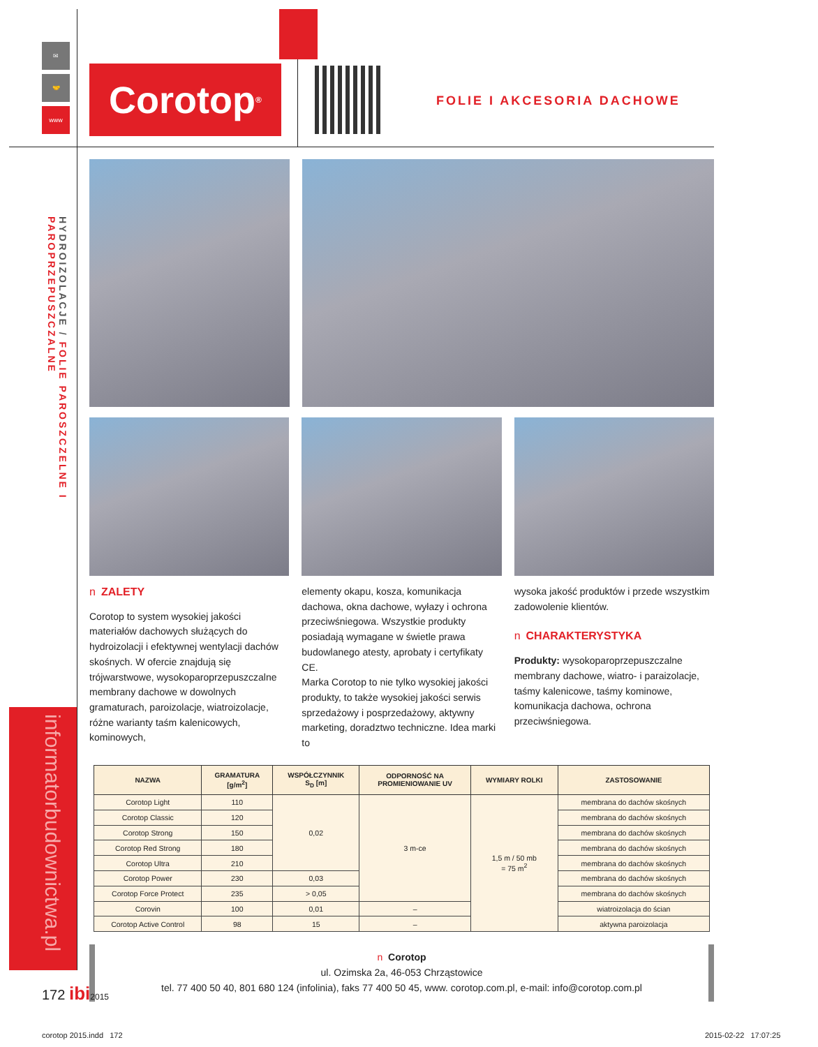✉
🤝
www
HYDROIZOLACJE / FOLIE PAROSZCZELNE I PAROPRZEPUSZCZALNE
informatorbudownictwa.pl
Corotop<sup>®</sup>
FOLIE I AKCESORIA DACHOWE
n ZALETY
Corotop to system wysokiej jakości materiałów dachowych służących do hydroizolacji i efektywnej wentylacji dachów skośnych. W ofercie znajdują się trójwarstwowe, wysokoparoprzepuszczalne membrany dachowe w dowolnych gramaturach, paroizolacje, wiatroizolacje, różne warianty taśm kalenicowych, kominowych,
elementy okapu, kosza, komunikacja dachowa, okna dachowe, wyłazy i ochrona przeciwśniegowa. Wszystkie produkty posiadają wymagane w świetle prawa budowlanego atesty, aprobaty i certyfikaty CE.
Marka Corotop to nie tylko wysokiej jakości produkty, to także wysokiej jakości serwis sprzedażowy i posprzedażowy, aktywny marketing, doradztwo techniczne. Idea marki to
wysoka jakość produktów i przede wszystkim zadowolenie klientów.
n CHARAKTERYSTYKA
Produkty: wysokoparoprzepuszczalne membrany dachowe, wiatro- i paraizolacje, taśmy kalenicowe, taśmy kominowe, komunikacja dachowa, ochrona przeciwśniegowa.
| NAZWA | GRAMATURA [g/m<sup>2</sup>] | WSPÓŁCZYNNIK S<sub>D</sub> [m] | ODPORNOŚĆ NA PROMIENIOWANIE UV | WYMIARY ROLKI | ZASTOSOWANIE |
| --- | --- | --- | --- | --- | --- |
| Corotop Light | 110 | 0,02 | 3 m-ce | 1,5 m / 50 mb = 75 m<sup>2</sup> | membrana do dachów skośnych |
| Corotop Classic | 120 | | | | membrana do dachów skośnych |
| Corotop Strong | 150 | | | | membrana do dachów skośnych |
| Corotop Red Strong | 180 | | | | membrana do dachów skośnych |
| Corotop Ultra | 210 | | | | membrana do dachów skośnych |
| Corotop Power | 230 | 0,03 | | | membrana do dachów skośnych |
| Corotop Force Protect | 235 | > 0,05 | | | membrana do dachów skośnych |
| Corovin | 100 | 0,01 | – | | wiatroizolacja do ścian |
| Corotop Active Control | 98 | 15 | – | | aktywna paroizolacja |
n Corotop
ul. Ozimska 2a, 46-053 Chrząstowice
tel. 77 400 50 40, 801 680 124 (infolinia), faks 77 400 50 45, www. corotop.com.pl, e-mail: info@corotop.com.pl
172 ibi 2015
corotop 2015.indd 172 2015-02-22 17:07:25